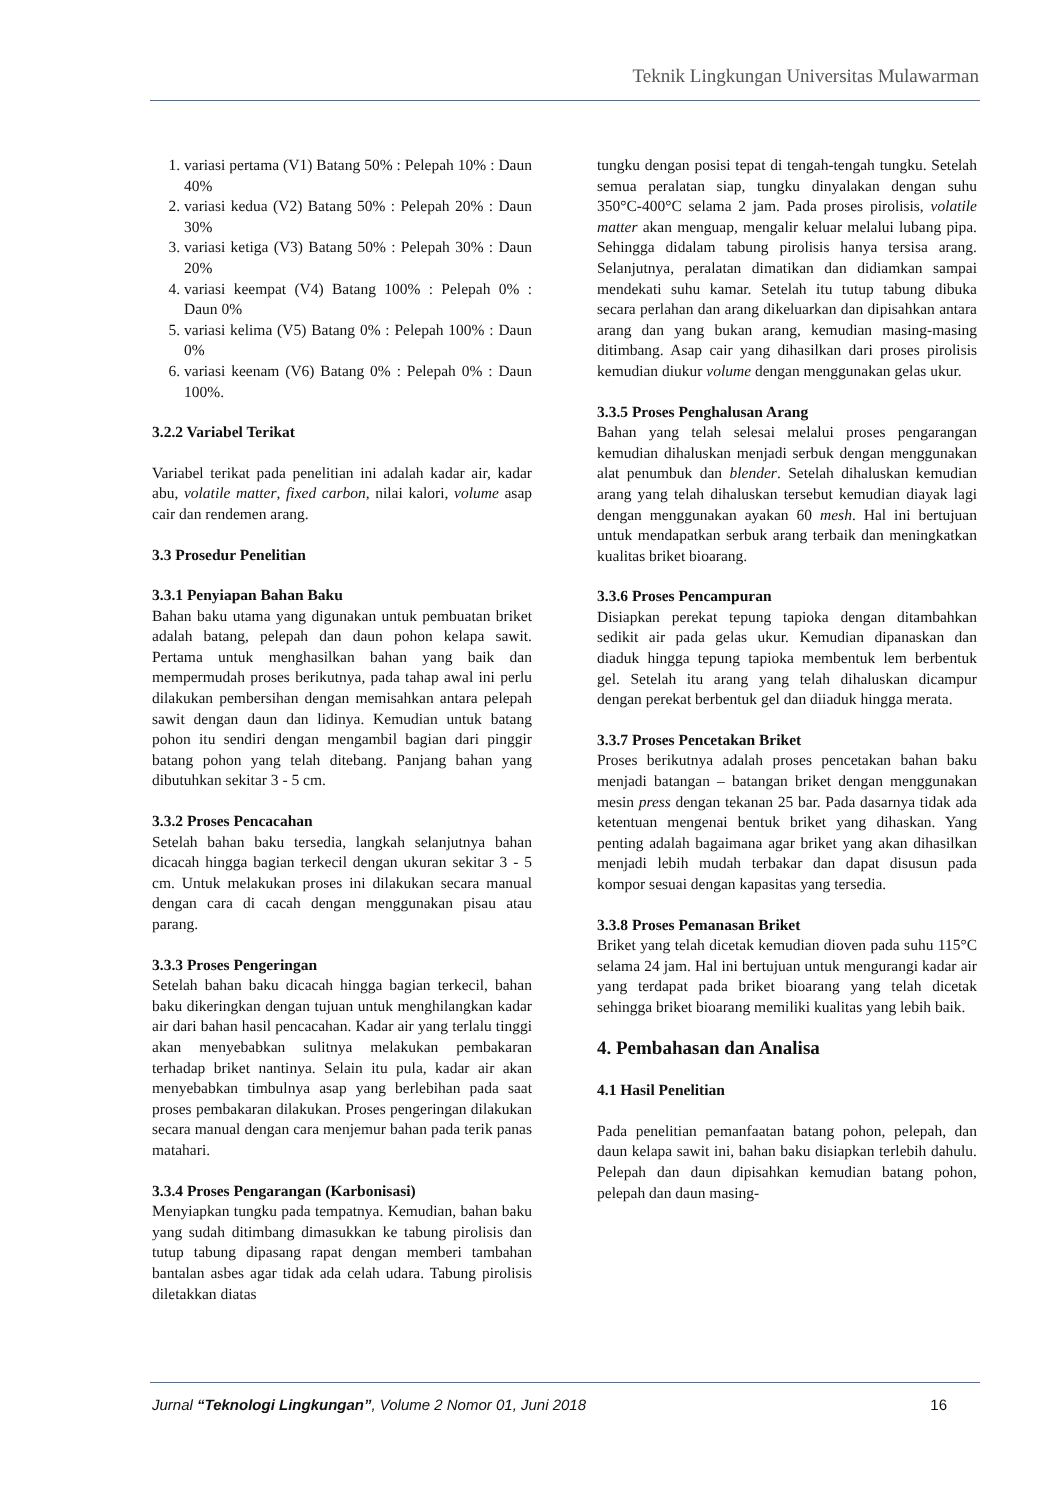Teknik Lingkungan Universitas Mulawarman
1. variasi pertama (V1) Batang 50% : Pelepah 10% : Daun 40%
2. variasi kedua (V2) Batang 50% : Pelepah 20% : Daun 30%
3. variasi ketiga (V3) Batang 50% : Pelepah 30% : Daun 20%
4. variasi keempat (V4) Batang 100% : Pelepah 0% : Daun 0%
5. variasi kelima (V5) Batang 0% : Pelepah 100% : Daun 0%
6. variasi keenam (V6) Batang 0% : Pelepah 0% : Daun 100%.
3.2.2 Variabel Terikat
Variabel terikat pada penelitian ini adalah kadar air, kadar abu, volatile matter, fixed carbon, nilai kalori, volume asap cair dan rendemen arang.
3.3 Prosedur Penelitian
3.3.1 Penyiapan Bahan Baku
Bahan baku utama yang digunakan untuk pembuatan briket adalah batang, pelepah dan daun pohon kelapa sawit. Pertama untuk menghasilkan bahan yang baik dan mempermudah proses berikutnya, pada tahap awal ini perlu dilakukan pembersihan dengan memisahkan antara pelepah sawit dengan daun dan lidinya. Kemudian untuk batang pohon itu sendiri dengan mengambil bagian dari pinggir batang pohon yang telah ditebang. Panjang bahan yang dibutuhkan sekitar 3 - 5 cm.
3.3.2 Proses Pencacahan
Setelah bahan baku tersedia, langkah selanjutnya bahan dicacah hingga bagian terkecil dengan ukuran sekitar 3 - 5 cm. Untuk melakukan proses ini dilakukan secara manual dengan cara di cacah dengan menggunakan pisau atau parang.
3.3.3 Proses Pengeringan
Setelah bahan baku dicacah hingga bagian terkecil, bahan baku dikeringkan dengan tujuan untuk menghilangkan kadar air dari bahan hasil pencacahan. Kadar air yang terlalu tinggi akan menyebabkan sulitnya melakukan pembakaran terhadap briket nantinya. Selain itu pula, kadar air akan menyebabkan timbulnya asap yang berlebihan pada saat proses pembakaran dilakukan. Proses pengeringan dilakukan secara manual dengan cara menjemur bahan pada terik panas matahari.
3.3.4 Proses Pengarangan (Karbonisasi)
Menyiapkan tungku pada tempatnya. Kemudian, bahan baku yang sudah ditimbang dimasukkan ke tabung pirolisis dan tutup tabung dipasang rapat dengan memberi tambahan bantalan asbes agar tidak ada celah udara. Tabung pirolisis diletakkan diatas
tungku dengan posisi tepat di tengah-tengah tungku. Setelah semua peralatan siap, tungku dinyalakan dengan suhu 350°C-400°C selama 2 jam. Pada proses pirolisis, volatile matter akan menguap, mengalir keluar melalui lubang pipa. Sehingga didalam tabung pirolisis hanya tersisa arang. Selanjutnya, peralatan dimatikan dan didiamkan sampai mendekati suhu kamar. Setelah itu tutup tabung dibuka secara perlahan dan arang dikeluarkan dan dipisahkan antara arang dan yang bukan arang, kemudian masing-masing ditimbang. Asap cair yang dihasilkan dari proses pirolisis kemudian diukur volume dengan menggunakan gelas ukur.
3.3.5 Proses Penghalusan Arang
Bahan yang telah selesai melalui proses pengarangan kemudian dihaluskan menjadi serbuk dengan menggunakan alat penumbuk dan blender. Setelah dihaluskan kemudian arang yang telah dihaluskan tersebut kemudian diayak lagi dengan menggunakan ayakan 60 mesh. Hal ini bertujuan untuk mendapatkan serbuk arang terbaik dan meningkatkan kualitas briket bioarang.
3.3.6 Proses Pencampuran
Disiapkan perekat tepung tapioka dengan ditambahkan sedikit air pada gelas ukur. Kemudian dipanaskan dan diaduk hingga tepung tapioka membentuk lem berbentuk gel. Setelah itu arang yang telah dihaluskan dicampur dengan perekat berbentuk gel dan diiaduk hingga merata.
3.3.7 Proses Pencetakan Briket
Proses berikutnya adalah proses pencetakan bahan baku menjadi batangan – batangan briket dengan menggunakan mesin press dengan tekanan 25 bar. Pada dasarnya tidak ada ketentuan mengenai bentuk briket yang dihaskan. Yang penting adalah bagaimana agar briket yang akan dihasilkan menjadi lebih mudah terbakar dan dapat disusun pada kompor sesuai dengan kapasitas yang tersedia.
3.3.8 Proses Pemanasan Briket
Briket yang telah dicetak kemudian dioven pada suhu 115°C selama 24 jam. Hal ini bertujuan untuk mengurangi kadar air yang terdapat pada briket bioarang yang telah dicetak sehingga briket bioarang memiliki kualitas yang lebih baik.
4. Pembahasan dan Analisa
4.1 Hasil Penelitian
Pada penelitian pemanfaatan batang pohon, pelepah, dan daun kelapa sawit ini, bahan baku disiapkan terlebih dahulu. Pelepah dan daun dipisahkan kemudian batang pohon, pelepah dan daun masing-
Jurnal “Teknologi Lingkungan”, Volume 2 Nomor 01, Juni 2018 16